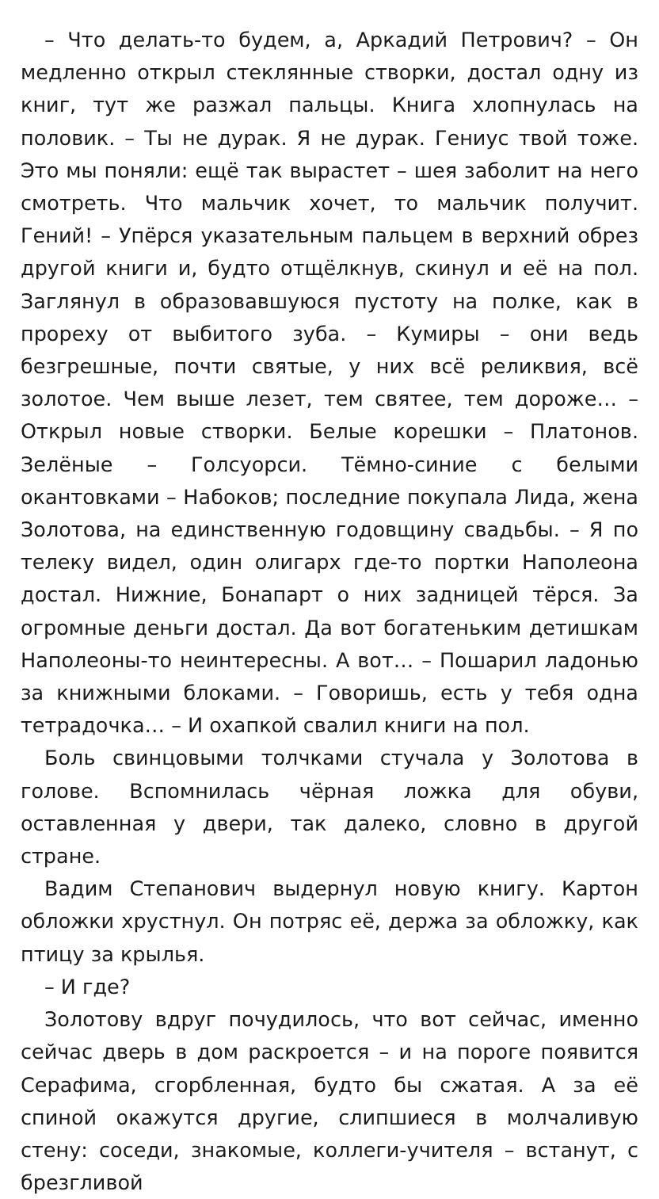– Что делать-то будем, а, Аркадий Петрович? – Он медленно открыл стеклянные створки, достал одну из книг, тут же разжал пальцы. Книга хлопнулась на половик. – Ты не дурак. Я не дурак. Гениус твой тоже. Это мы поняли: ещё так вырастет – шея заболит на него смотреть. Что мальчик хочет, то мальчик получит. Гений! – Упёрся указательным пальцем в верхний обрез другой книги и, будто отщёлкнув, скинул и её на пол. Заглянул в образовавшуюся пустоту на полке, как в прореху от выбитого зуба. – Кумиры – они ведь безгрешные, почти святые, у них всё реликвия, всё золотое. Чем выше лезет, тем святее, тем дороже… – Открыл новые створки. Белые корешки – Платонов. Зелёные – Голсуорси. Тёмно-синие с белыми окантовками – Набоков; последние покупала Лида, жена Золотова, на единственную годовщину свадьбы. – Я по телеку видел, один олигарх где-то портки Наполеона достал. Нижние, Бонапарт о них задницей тёрся. За огромные деньги достал. Да вот богатеньким детишкам Наполеоны-то неинтересны. А вот… – Пошарил ладонью за книжными блоками. – Говоришь, есть у тебя одна тетрадочка… – И охапкой свалил книги на пол.
Боль свинцовыми толчками стучала у Золотова в голове. Вспомнилась чёрная ложка для обуви, оставленная у двери, так далеко, словно в другой стране.
Вадим Степанович выдернул новую книгу. Картон обложки хрустнул. Он потряс её, держа за обложку, как птицу за крылья.
– И где?
Золотову вдруг почудилось, что вот сейчас, именно сейчас дверь в дом раскроется – и на пороге появится Серафима, сгорбленная, будто бы сжатая. А за её спиной окажутся другие, слипшиеся в молчаливую стену: соседи, знакомые, коллеги-учителя – встанут, с брезгливой